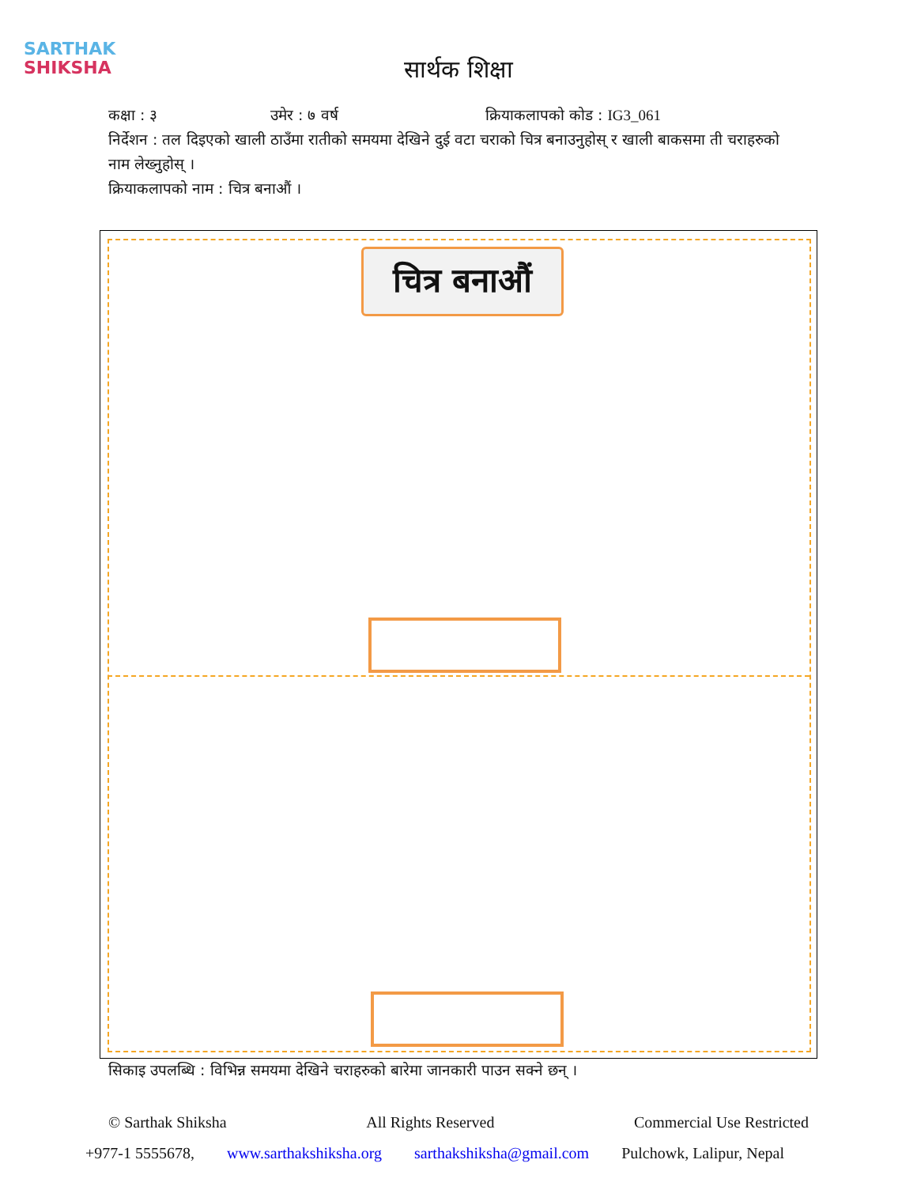SARTHAK
SHIKSHA
सार्थक शिक्षा
कक्षा : ३ उमेर : ७ वर्ष क्रियाकलापको कोड : IG3_061
निर्देशन : तल दिइएको खाली ठाउँमा रातीको समयमा देखिने दुई वटा चराको चित्र बनाउनुहोस् र खाली बाकसमा ती चराहरुको नाम लेख्नुहोस् ।
क्रियाकलापको नाम : चित्र बनाऔं ।
चित्र बनाऔं
सिकाइ उपलब्धि : विभिन्न समयमा देखिने चराहरुको बारेमा जानकारी पाउन सक्ने छन् ।
© Sarthak Shiksha All Rights Reserved Commercial Use Restricted
+977-1 5555678, www.sarthakshiksha.org sarthakshiksha@gmail.com Pulchowk, Lalipur, Nepal